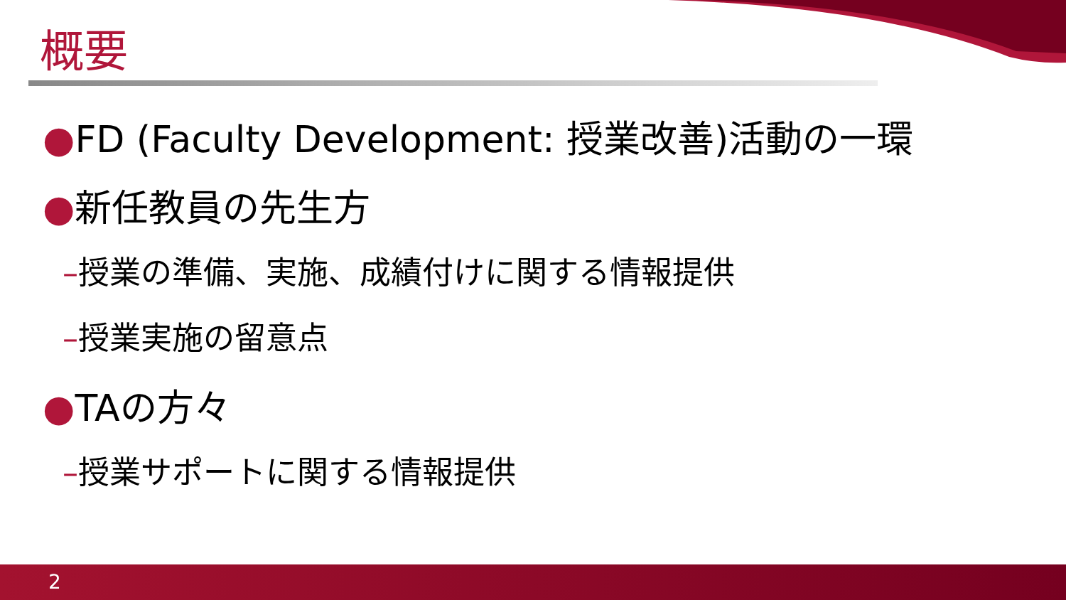概要
●FD (Faculty Development: 授業改善)活動の一環
●新任教員の先生方
–授業の準備、実施、成績付けに関する情報提供
–授業実施の留意点
●TAの方々
–授業サポートに関する情報提供
2